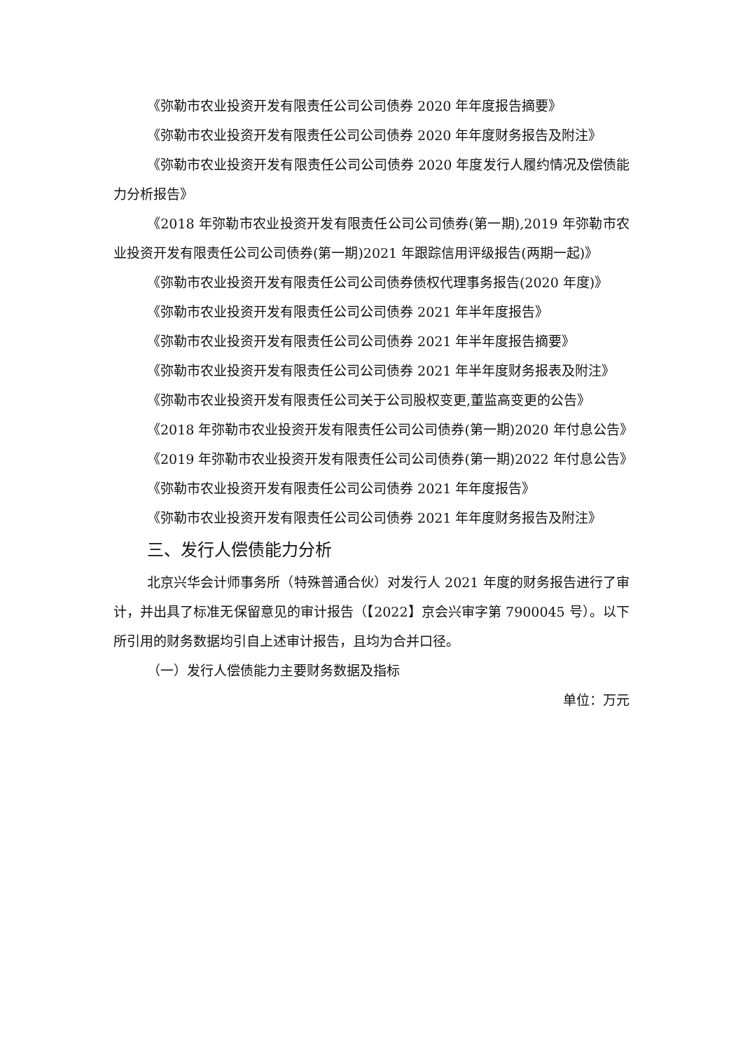《弥勒市农业投资开发有限责任公司公司债券 2020 年年度报告摘要》
《弥勒市农业投资开发有限责任公司公司债券 2020 年年度财务报告及附注》
《弥勒市农业投资开发有限责任公司公司债券 2020 年度发行人履约情况及偿债能力分析报告》
《2018 年弥勒市农业投资开发有限责任公司公司债券(第一期),2019 年弥勒市农业投资开发有限责任公司公司债券(第一期)2021 年跟踪信用评级报告(两期一起)》
《弥勒市农业投资开发有限责任公司公司债券债权代理事务报告(2020 年度)》
《弥勒市农业投资开发有限责任公司公司债券 2021 年半年度报告》
《弥勒市农业投资开发有限责任公司公司债券 2021 年半年度报告摘要》
《弥勒市农业投资开发有限责任公司公司债券 2021 年半年度财务报表及附注》
《弥勒市农业投资开发有限责任公司关于公司股权变更,董监高变更的公告》
《2018 年弥勒市农业投资开发有限责任公司公司债券(第一期)2020 年付息公告》
《2019 年弥勒市农业投资开发有限责任公司公司债券(第一期)2022 年付息公告》
《弥勒市农业投资开发有限责任公司公司债券 2021 年年度报告》
《弥勒市农业投资开发有限责任公司公司债券 2021 年年度财务报告及附注》
三、发行人偿债能力分析
北京兴华会计师事务所（特殊普通合伙）对发行人 2021 年度的财务报告进行了审计，并出具了标准无保留意见的审计报告（【2022】京会兴审字第 7900045 号）。以下所引用的财务数据均引自上述审计报告，且均为合并口径。
（一）发行人偿债能力主要财务数据及指标
单位：万元